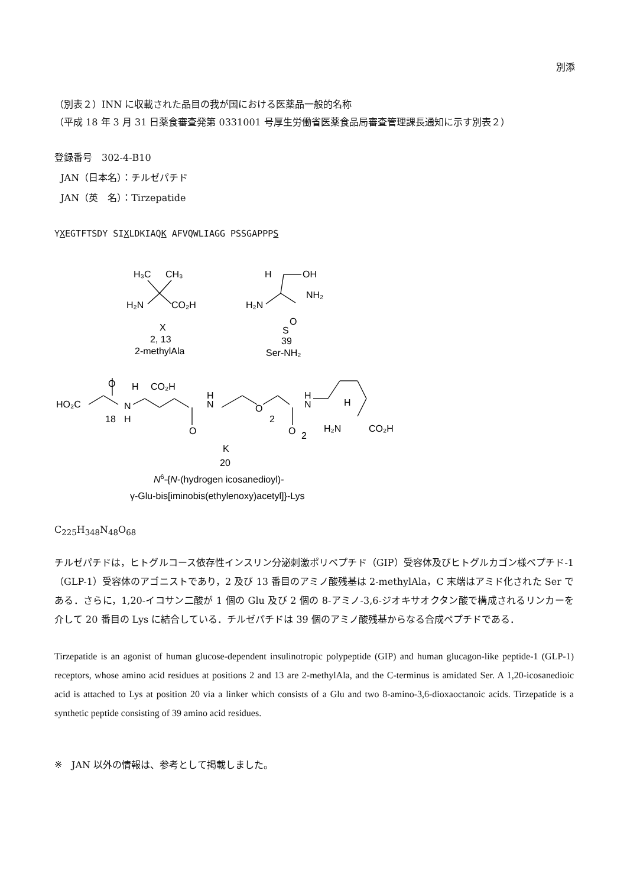別添
（別表２）INN に収載された品目の我が国における医薬品一般的名称
（平成 18 年 3 月 31 日薬食審査発第 0331001 号厚生労働省医薬食品局審査管理課長通知に示す別表２）
登録番号　302-4-B10
JAN（日本名）：チルゼパチド
JAN（英　名）：Tirzepatide
YXEGTFTSDY SIXLDKIAQK AFVQWLIAGG PSSGAPPPS
H₃C
CH₃
H₂N
CO₂H
X
2, 13
2-methylAla
H
OH
NH₂
H₂N
O
S
39
Ser-NH₂
O
H
CO₂H
HO₂C
18
N
H
O
H
N
O
2
O
2
H
N
H
H₂N
CO₂H
K
20
N6-{N-(hydrogen icosanedioyl)-
γ-Glu-bis[iminobis(ethylenoxy)acetyl]}-Lys
C<sub>225</sub>H<sub>348</sub>N<sub>48</sub>O<sub>68</sub>
チルゼパチドは，ヒトグルコース依存性インスリン分泌刺激ポリペプチド（GIP）受容体及びヒトグルカゴン様ペプチド-1（GLP-1）受容体のアゴニストであり，2 及び 13 番目のアミノ酸残基は 2-methylAla，C 末端はアミド化された Ser である．さらに，1,20-イコサン二酸が 1 個の Glu 及び 2 個の 8-アミノ-3,6-ジオキサオクタン酸で構成されるリンカーを介して 20 番目の Lys に結合している．チルゼパチドは 39 個のアミノ酸残基からなる合成ペプチドである．
Tirzepatide is an agonist of human glucose-dependent insulinotropic polypeptide (GIP) and human glucagon-like peptide-1 (GLP-1) receptors, whose amino acid residues at positions 2 and 13 are 2-methylAla, and the C-terminus is amidated Ser. A 1,20-icosanedioic acid is attached to Lys at position 20 via a linker which consists of a Glu and two 8-amino-3,6-dioxaoctanoic acids. Tirzepatide is a synthetic peptide consisting of 39 amino acid residues.
※　JAN 以外の情報は、参考として掲載しました。